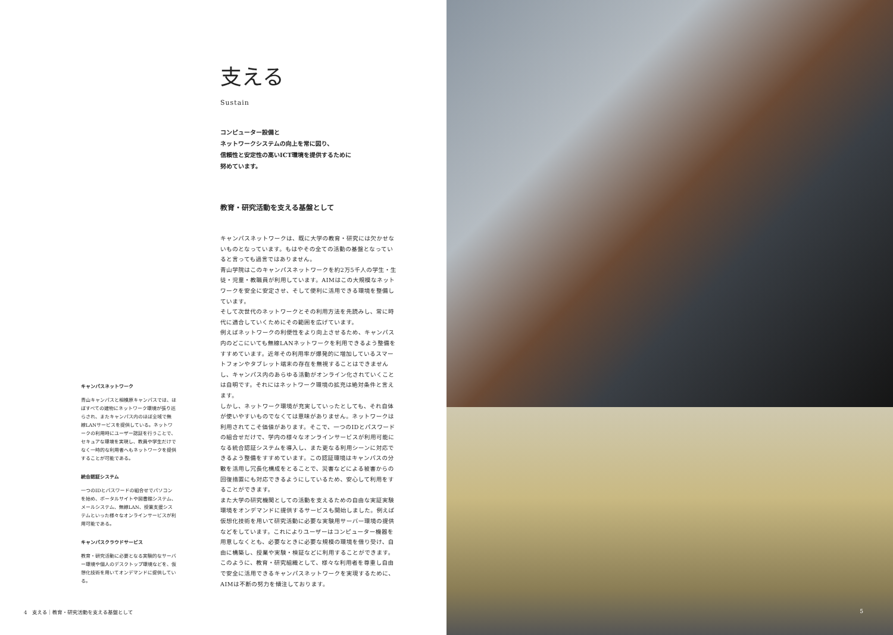支える
Sustain
コンピューター設備と
ネットワークシステムの向上を常に図り、
信頼性と安定性の高いICT環境を提供するために
努めています。
教育・研究活動を支える基盤として
キャンパスネットワークは、既に大学の教育・研究には欠かせないものとなっています。もはやその全ての活動の基盤となっていると言っても過言ではありません。
青山学院はこのキャンパスネットワークを約2万5千人の学生・生徒・児童・教職員が利用しています。AIMはこの大規模なネットワークを安全に安定させ、そして便利に活用できる環境を整備しています。
そして次世代のネットワークとその利用方法を先読みし、常に時代に適合していくためにその範囲を広げています。
例えばネットワークの利便性をより向上させるため、キャンパス内のどこにいても無線LANネットワークを利用できるよう整備をすすめています。近年その利用率が爆発的に増加しているスマートフォンやタブレット端末の存在を無視することはできませんし、キャンパス内のあらゆる活動がオンライン化されていくことは自明です。それにはネットワーク環境の拡充は絶対条件と言えます。
しかし、ネットワーク環境が充実していったとしても、それ自体が使いやすいものでなくては意味がありません。ネットワークは利用されてこそ価値があります。そこで、一つのIDとパスワードの組合せだけで、学内の様々なオンラインサービスが利用可能になる統合認証システムを導入し、また更なる利用シーンに対応できるよう整備をすすめています。この認証環境はキャンパスの分散を活用し冗長化構成をとることで、災害などによる被害からの回復措置にも対応できるようにしているため、安心して利用をすることができます。
また大学の研究機関としての活動を支えるための自由な実証実験環境をオンデマンドに提供するサービスも開始しました。例えば仮想化技術を用いて研究活動に必要な実験用サーバー環境の提供などをしています。これによりユーザーはコンピューター機器を用意しなくとも、必要なときに必要な規模の環境を借り受け、自由に構築し、授業や実験・検証などに利用することができます。
このように、教育・研究組織として、様々な利用者を尊重し自由で安全に活用できるキャンパスネットワークを実現するために、AIMは不断の努力を傾注しております。
キャンパスネットワーク
青山キャンパスと相模原キャンパスでは、ほぼすべての建物にネットワーク環境が張り巡らされ、またキャンパス内のほぼ全域で無線LANサービスを提供している。ネットワークの利用時にユーザー認証を行うことで、セキュアな環境を実現し、教員や学生だけでなく一時的な利用者へもネットワークを提供することが可能である。
統合認証システム
一つのIDとパスワードの組合せでパソコンを始め、ポータルサイトや図書館システム、メールシステム、無線LAN、授業支援システムといった様々なオンラインサービスが利用可能である。
キャンパスクラウドサービス
教育・研究活動に必要となる実験的なサーバー環境や個人のデスクトップ環境などを、仮想化技術を用いてオンデマンドに提供している。
4　支える｜教育・研究活動を支える基盤として
5